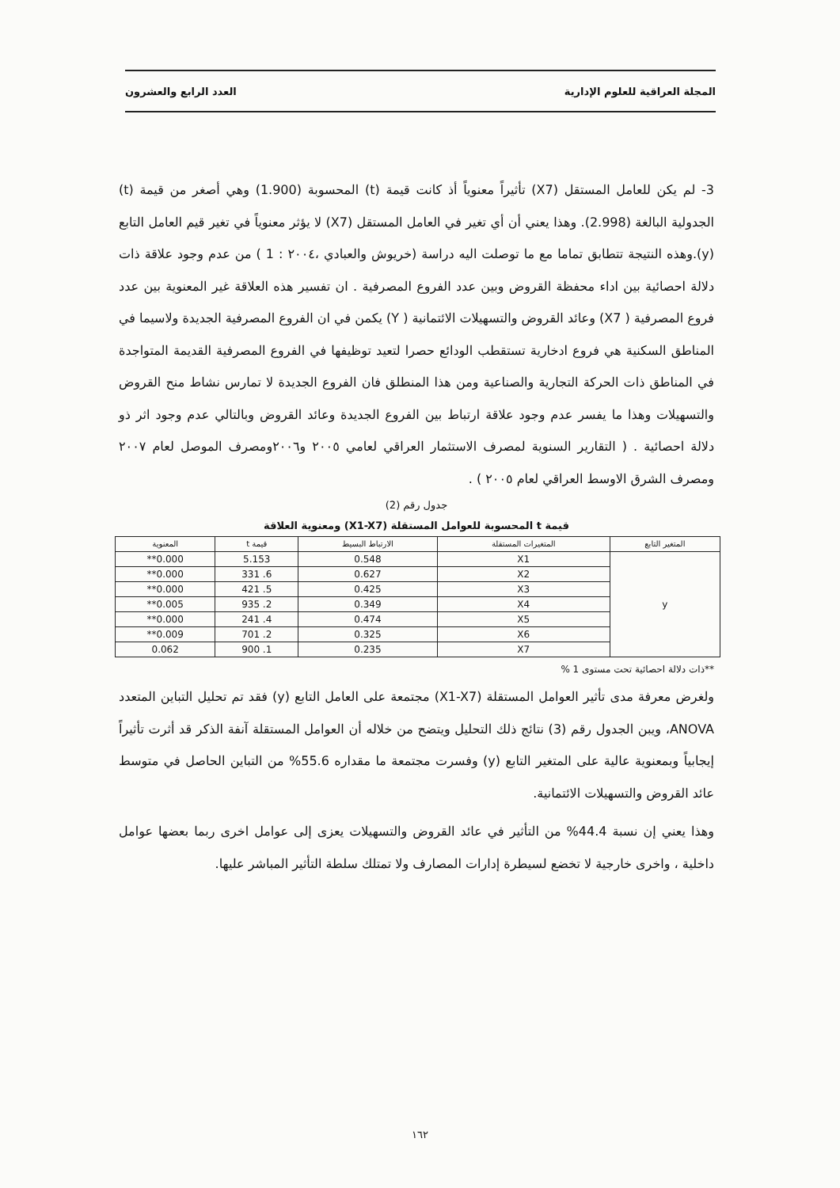المجلة العراقية للعلوم الإدارية العدد الرابع والعشرون
3- لم يكن للعامل المستقل (X7) تأثيراً معنوياً أذ كانت قيمة (t) المحسوبة (1.900) وهي أصغر من قيمة (t) الجدولية البالغة (2.998). وهذا يعني أن أي تغير في العامل المستقل (X7) لا يؤثر معنوياً في تغير قيم العامل التابع (y).وهذه النتيجة تتطابق تماما مع ما توصلت اليه دراسة (خريوش والعبادي ،٢٠٠٤ : 1 ) من عدم وجود علاقة ذات دلالة احصائية بين اداء محفظة القروض وبين عدد الفروع المصرفية . ان تفسير هذه العلاقة غير المعنوية بين عدد فروع المصرفية ( X7) وعائد القروض والتسهيلات الائتمانية ( Y) يكمن في ان الفروع المصرفية الجديدة ولاسيما في المناطق السكنية هي فروع ادخارية تستقطب الودائع حصرا لتعيد توظيفها في الفروع المصرفية القديمة المتواجدة في المناطق ذات الحركة التجارية والصناعية ومن هذا المنطلق فان الفروع الجديدة لا تمارس نشاط منح القروض والتسهيلات وهذا ما يفسر عدم وجود علاقة ارتباط بين الفروع الجديدة وعائد القروض وبالتالي عدم وجود اثر ذو دلالة احصائية . ( التقارير السنوية لمصرف الاستثمار العراقي لعامي ٢٠٠٥ و٢٠٠٦ومصرف الموصل لعام ٢٠٠٧ ومصرف الشرق الاوسط العراقي لعام ٢٠٠٥ ) .
جدول رقم (2)
قيمة t المحسوبة للعوامل المستقلة (X1-X7) ومعنوية العلاقة
| المتغير التابع | المتغيرات المستقلة | الارتباط البسيط | قيمة t | المعنوية |
| --- | --- | --- | --- | --- |
| y | X1 | 0.548 | 5.153 | 0.000** |
| | X2 | 0.627 | 6. 331 | 0.000** |
| | X3 | 0.425 | 5. 421 | 0.000** |
| | X4 | 0.349 | 2. 935 | 0.005** |
| | X5 | 0.474 | 4. 241 | 0.000** |
| | X6 | 0.325 | 2. 701 | 0.009** |
| | X7 | 0.235 | 1. 900 | 0.062 |
**ذات دلالة احصائية تحت مستوى 1 %
ولغرض معرفة مدى تأثير العوامل المستقلة (X1-X7) مجتمعة على العامل التابع (y) فقد تم تحليل التباين المتعدد ANOVA، ويبن الجدول رقم (3) نتائج ذلك التحليل ويتضح من خلاله أن العوامل المستقلة آنفة الذكر قد أثرت تأثيراً إيجابياً وبمعنوية عالية على المتغير التابع (y) وفسرت مجتمعة ما مقداره 55.6% من التباين الحاصل في متوسط عائد القروض والتسهيلات الائتمانية.
وهذا يعني إن نسبة 44.4% من التأثير في عائد القروض والتسهيلات يعزى إلى عوامل اخرى ربما بعضها عوامل داخلية ، واخرى خارجية لا تخضع لسيطرة إدارات المصارف ولا تمتلك سلطة التأثير المباشر عليها.
١٦٢